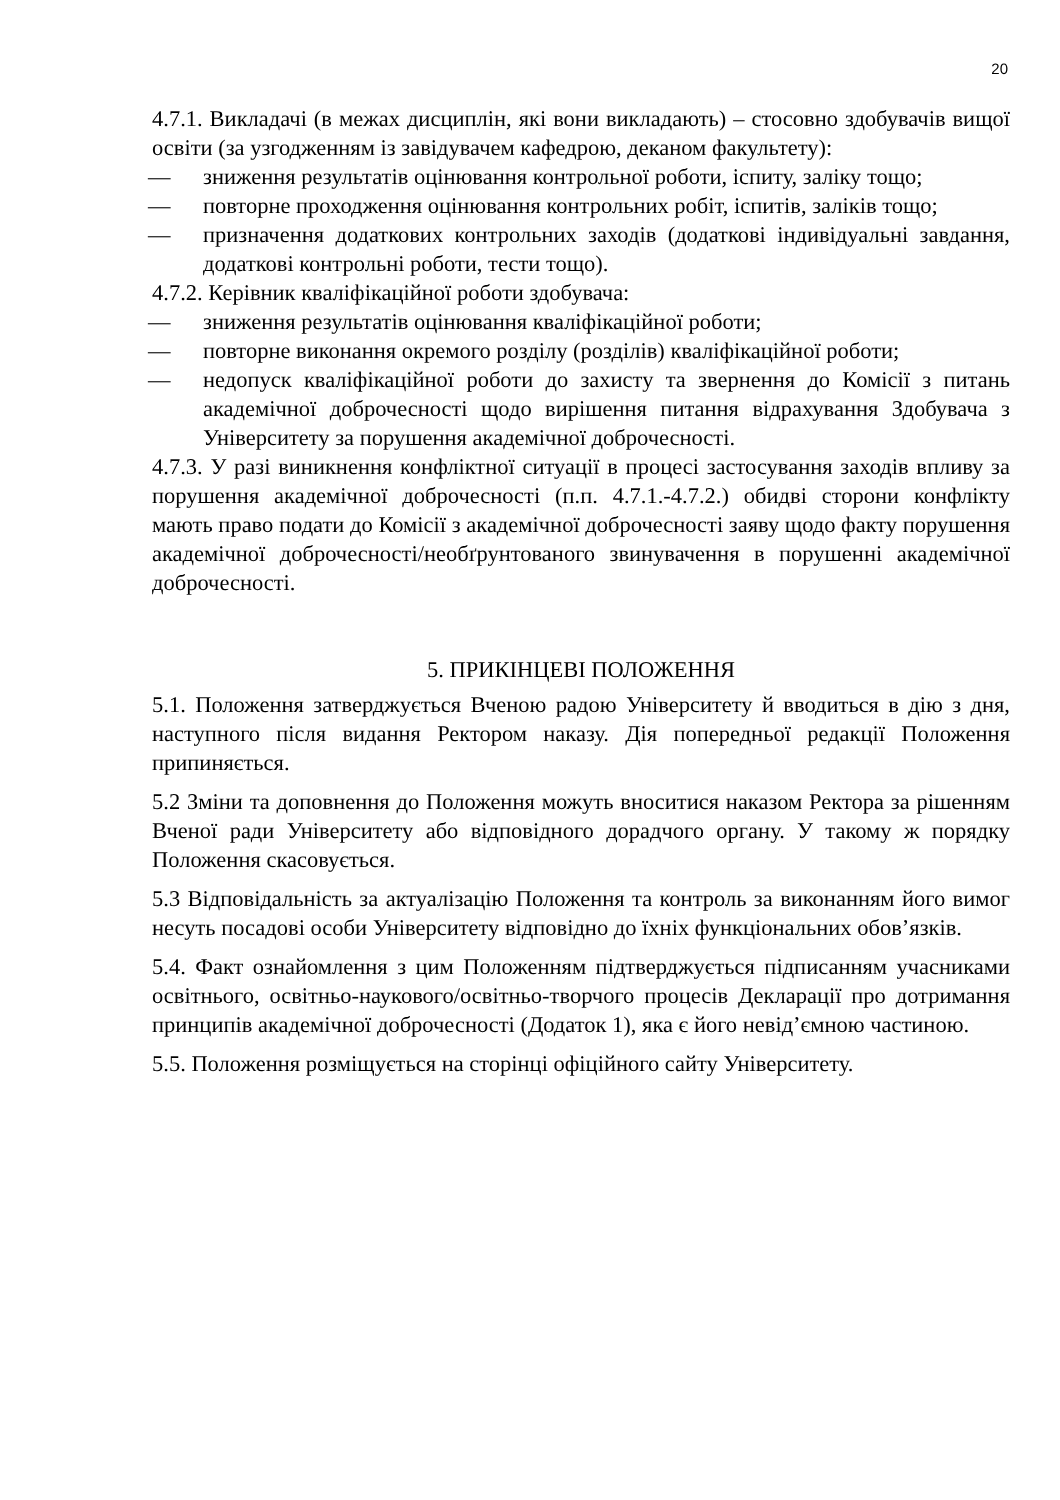20
4.7.1. Викладачі (в межах дисциплін, які вони викладають) – стосовно здобувачів вищої освіти (за узгодженням із завідувачем кафедрою, деканом факультету):
— зниження результатів оцінювання контрольної роботи, іспиту, заліку тощо;
— повторне проходження оцінювання контрольних робіт, іспитів, заліків тощо;
— призначення додаткових контрольних заходів (додаткові індивідуальні завдання, додаткові контрольні роботи, тести тощо).
4.7.2. Керівник кваліфікаційної роботи здобувача:
— зниження результатів оцінювання кваліфікаційної роботи;
— повторне виконання окремого розділу (розділів) кваліфікаційної роботи;
— недопуск кваліфікаційної роботи до захисту та звернення до Комісії з питань академічної доброчесності щодо вирішення питання відрахування Здобувача з Університету за порушення академічної доброчесності.
4.7.3. У разі виникнення конфліктної ситуації в процесі застосування заходів впливу за порушення академічної доброчесності (п.п. 4.7.1.-4.7.2.) обидві сторони конфлікту мають право подати до Комісії з академічної доброчесності заяву щодо факту порушення академічної доброчесності/необґрунтованого звинувачення в порушенні академічної доброчесності.
5. ПРИКІНЦЕВІ ПОЛОЖЕННЯ
5.1. Положення затверджується Вченою радою Університету й вводиться в дію з дня, наступного після видання Ректором наказу. Дія попередньої редакції Положення припиняється.
5.2 Зміни та доповнення до Положення можуть вноситися наказом Ректора за рішенням Вченої ради Університету або відповідного дорадчого органу. У такому ж порядку Положення скасовується.
5.3 Відповідальність за актуалізацію Положення та контроль за виконанням його вимог несуть посадові особи Університету відповідно до їхніх функціональних обов’язків.
5.4. Факт ознайомлення з цим Положенням підтверджується підписанням учасниками освітнього, освітньо-наукового/освітньо-творчого процесів Декларації про дотримання принципів академічної доброчесності (Додаток 1), яка є його невід’ємною частиною.
5.5. Положення розміщується на сторінці офіційного сайту Університету.